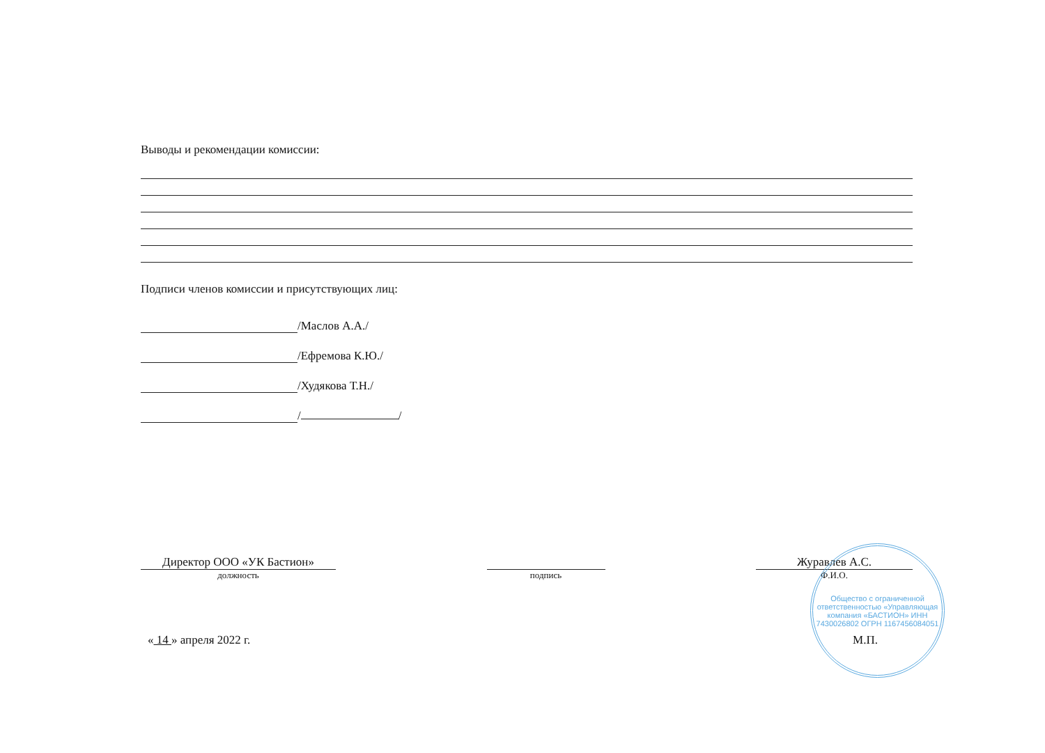Выводы и рекомендации комиссии:
Подписи членов комиссии и присутствующих лиц:
/Маслов А.А./
/Ефремова К.Ю./
/Худякова Т.Н./
/ /
Директор ООО «УК Бастион»
должность
подпись
Журавлев А.С.
Ф.И.О.
« 14 » апреля 2022 г. М.П.
Общество с ограниченной ответственностью «Управляющая компания «БАСТИОН» ИНН 7430026802 ОГРН 1167456084051